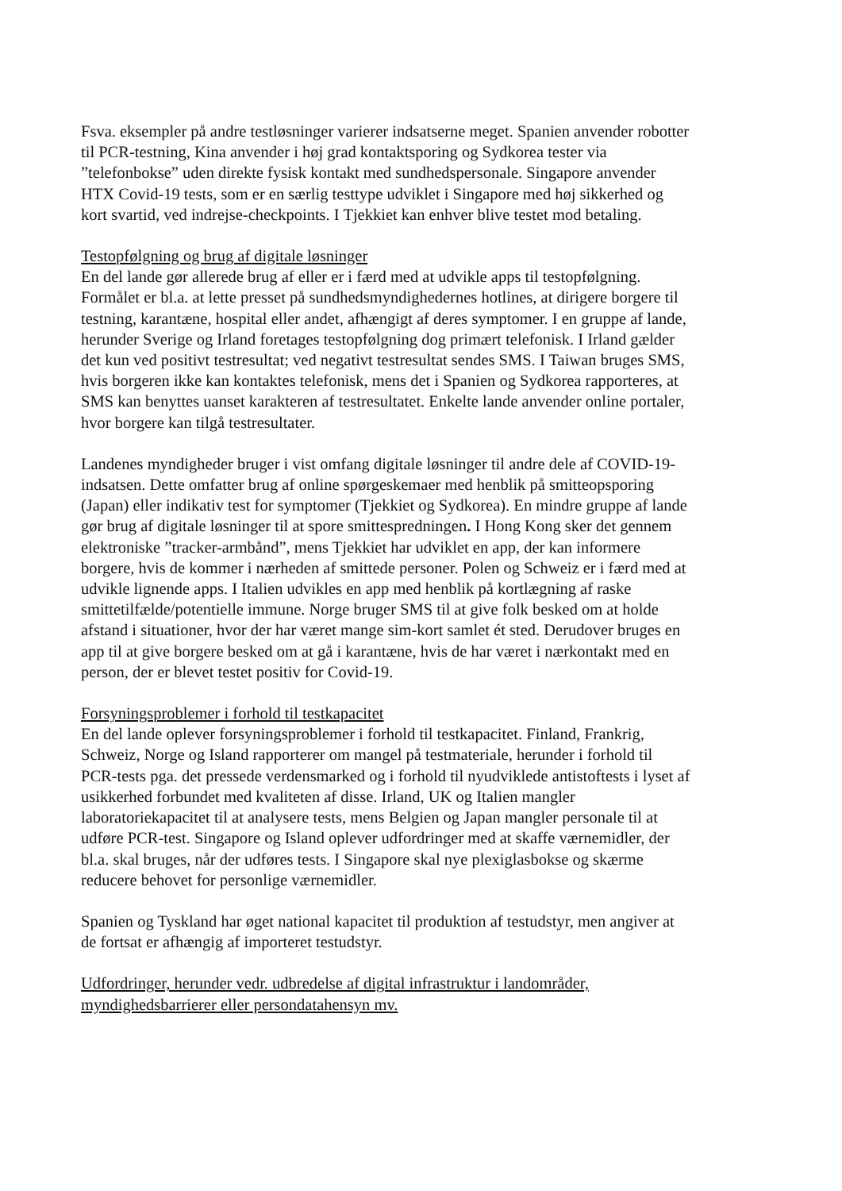Fsva. eksempler på andre testløsninger varierer indsatserne meget. Spanien anvender robotter til PCR-testning, Kina anvender i høj grad kontaktsporing og Sydkorea tester via ”telefonbokse” uden direkte fysisk kontakt med sundhedspersonale. Singapore anvender HTX Covid-19 tests, som er en særlig testtype udviklet i Singapore med høj sikkerhed og kort svartid, ved indrejse-checkpoints. I Tjekkiet kan enhver blive testet mod betaling.
Testopfølgning og brug af digitale løsninger
En del lande gør allerede brug af eller er i færd med at udvikle apps til testopfølgning. Formålet er bl.a. at lette presset på sundhedsmyndighedernes hotlines, at dirigere borgere til testning, karantæne, hospital eller andet, afhængigt af deres symptomer. I en gruppe af lande, herunder Sverige og Irland foretages testopfølgning dog primært telefonisk. I Irland gælder det kun ved positivt testresultat; ved negativt testresultat sendes SMS. I Taiwan bruges SMS, hvis borgeren ikke kan kontaktes telefonisk, mens det i Spanien og Sydkorea rapporteres, at SMS kan benyttes uanset karakteren af testresultatet. Enkelte lande anvender online portaler, hvor borgere kan tilgå testresultater.
Landenes myndigheder bruger i vist omfang digitale løsninger til andre dele af COVID-19-indsatsen. Dette omfatter brug af online spørgeskemaer med henblik på smitteopsporing (Japan) eller indikativ test for symptomer (Tjekkiet og Sydkorea). En mindre gruppe af lande gør brug af digitale løsninger til at spore smittespredningen. I Hong Kong sker det gennem elektroniske ”tracker-armbånd”, mens Tjekkiet har udviklet en app, der kan informere borgere, hvis de kommer i nærheden af smittede personer. Polen og Schweiz er i færd med at udvikle lignende apps. I Italien udvikles en app med henblik på kortlægning af raske smittetilfælde/potentielle immune. Norge bruger SMS til at give folk besked om at holde afstand i situationer, hvor der har været mange sim-kort samlet ét sted. Derudover bruges en app til at give borgere besked om at gå i karantæne, hvis de har været i nærkontakt med en person, der er blevet testet positiv for Covid-19.
Forsyningsproblemer i forhold til testkapacitet
En del lande oplever forsyningsproblemer i forhold til testkapacitet. Finland, Frankrig, Schweiz, Norge og Island rapporterer om mangel på testmateriale, herunder i forhold til PCR-tests pga. det pressede verdensmarked og i forhold til nyudviklede antistoftests i lyset af usikkerhed forbundet med kvaliteten af disse. Irland, UK og Italien mangler laboratoriekapacitet til at analysere tests, mens Belgien og Japan mangler personale til at udføre PCR-test. Singapore og Island oplever udfordringer med at skaffe værnemidler, der bl.a. skal bruges, når der udføres tests. I Singapore skal nye plexiglasbokse og skærme reducere behovet for personlige værnemidler.
Spanien og Tyskland har øget national kapacitet til produktion af testudstyr, men angiver at de fortsat er afhængig af importeret testudstyr.
Udfordringer, herunder vedr. udbredelse af digital infrastruktur i landområder, myndighedsbarrierer eller persondatahensyn mv.